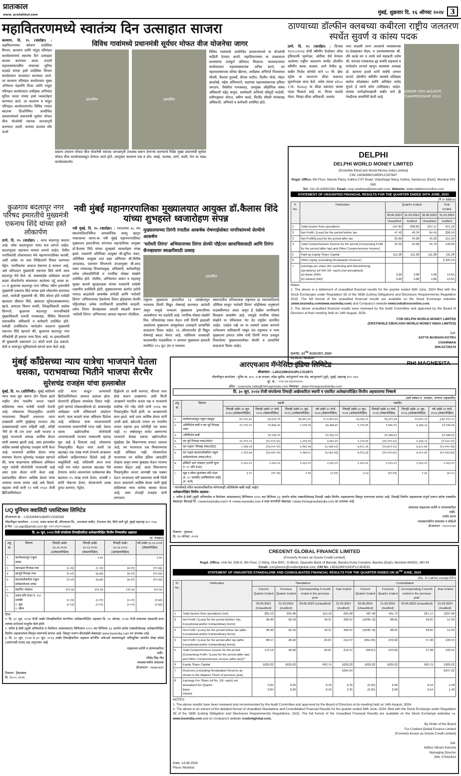प्रातःकाल
www. pratahkal.com
मुंबई, शुक्रवार दि. १६ ऑगस्ट २०२४ 3
महावितरणमध्ये स्वातंत्र्य दिन उत्साहात साजरा
कल्याण, दि. १५ (वार्ताहर) : महावितरणच्या कोकण प्रादेशिक विभाग, कल्याण आणि भांडुप परिमंडल कार्यालयांमध्ये स्वातंत्र्य दिन उत्साहात साजरा करण्यात आला. प्रभारी सहव्यवस्थापकीय संचालक सुनिल काकडे यांच्या हस्ते प्रादेशिक विभाग कार्यालयात ध्वजवंदन करण्यात आले. तर कल्याण परिमंडल कार्यालयात मुख्य अभियंता चंद्रमणि मिश्रा आणि भांडुप परिमंडल कार्यालयात अधीक्षक अभियंता सुनिल यादव यांच्या हस्ते ध्वजारोहण करण्यात आले. तर कल्याण व भांडुप परिमंडल कार्यालयांतर्गत विविध गावांत स्वातंत्र्य दिनानिमित्त आयोजित ग्रामसभांमध्ये प्रधानमंत्री सूर्यघर मोफत वीज योजनेची व्यापक जनजागृती करण्यात आली. घराच्या छतावर सौर ऊर्जा
विविध गावांमध्ये प्रधानमंत्री सूर्यघर मोफत वीज योजनेचा जागर
छायाचित्र छायाचित्र
प्रकल्प उभारुन मोफत वीज योजनेची व्यापक जनजागृती उपलब्ध करून देणाऱ्या करण्याचे निर्देश मुख्य प्रधानमंत्री सूर्यघर मोफत वीज कार्यालयाकडून देण्यात आले होते. त्यानुसार कल्याण एक व दोन, वसई, पालघर, ठाणे, वाशी, पेण या मंडल कार्यालयांतर्गत
विविध गावांमध्ये आयोजित ग्रामसभांमध्ये या योजनेची माहिती देण्यात आली. महावितरणच्या या उपक्रमाला ग्रामस्थांचा उत्स्फुर्त प्रतिसाद मिळाला. ध्वजवंदनाच्या कार्यक्रमाला महाव्यवस्थापक अनिल बराटे, उप महाव्यवस्थापक योगेश खैरनार, अधीक्षक अभियंते निलकमल चौधरी, कैलास दुधबर्वे, दीपक पाटील, दिलीप भोळे, मोहन काळोखे, महेश अंचिनमाने, सहायक महाव्यवस्थापक हविशा जगताप, धैर्यशील गायकवाड, उपमुख्य औद्योगिक संबंध अधिकारी महेंद्र बागुल, कार्यकारी अभियंते कौमुदी परदेशी, प्रवीणकुमार थोरात, प्रवीण काळे, मिलींद चौधरी यांच्यासह अधिकारी, अभियंते व कर्मचारी उपस्थित होते.
ठाण्याच्या डॉल्फीन क्लबच्या कबीरला राष्ट्रीय जलतरण स्पर्धेत सुवर्ण व कांस्य पदक
ठाणे, दि. १५ (वार्ताहर) : दिनांक ११/०८/२०२४ रोजी स्वीमींग फेडरेशन ऑफ इंडियातर्फे भुवनेश्वर, ओरीसा येथे घेण्यात आलेल्या राष्ट्रीय जलतरण स्पर्धेत डॉल्फीन स्वीमींग क्लब, कळवा, ठाणे येथील कु. कबीर निलेश सोनोले याने ५० मी. ब्रेस्ट स्ट्रोक या जलतरण क्रीडा प्रकारात सुवर्णपदक प्राप्त केले. तसेच त्याला ४X५० I.M. Relay या क्रीडा प्रकारात कांस्य पदक मिळाले आहे. मा. मिनल पालांडे मॅडम, जिल्हा क्रीडा अधिकारी, यशवंत
रामा साळवी तरण तलावाचे व्यवस्थापक मा.देवखरकर मॅडम, व उपव्यवस्थापक श्री. रवि काळे सर व त्यांचे सर्व सहकारी तसेच श्री. धनंजय गायकवाड ह्या सर्वांचे सहकार्य व मार्गदर्शन लाभले म्हणून क्लबच्या अध्यक्षा डॉ. कल्पना हजारे यांनी सर्वांचे आभार मानले. डॉल्फीन स्वीमींग क्लबचे प्रशिक्षक स्वतेज कोळंबकर आणि अनिकेत प्रमोद सुपले हे त्याचे कोच (प्रशिक्षक) आहेत. त्यांच्या मार्गदर्शनाखाली कबीर याने ही नेत्रदीपक कामगिरी केली आहे.
JUNIOR 50th AQUATIC CHAMPIONSHIP 2024
DELPHI
DELPHI WORLD MONEY LIMITED
(Erstwhile EbixCash World Money India Limited)
CIN: L65990MH1985PLC037697
Regd. Office: 8th Floor, Manek Plaza, Kalina CST Road, VidyaNagri Marg, Kalina, Santacruz (East), Mumbai 400 098.
Tel: +91-22-62881500, Email: corp.relations@ebixcash.com, Website: www.indiaforexonline.com
STATEMENT OF UNAUDITED FINANCIAL RESULTS FOR THE QUARTER ENDED 30TH JUNE, 2024
(₹ in Million)
| S. No. | Particulars | Quarter Ended | | | Year Ended |
| --- | --- | --- | --- | --- | --- |
| | | 30.06.2024 | 31.03.2024 | 30.06.2023 | 31.03.2024 |
| | | Unaudited | Audited | Unaudited | Audited |
| 1 | Total Income from operations | 197.84 | 200.85 | 257.17 | 971.18 |
| 2 | Net Profit / (Loss) for the period before tax | 47.42 | 46.34 | 64.45 | 226.59 |
| 3 | Net Profit/(Loss) for the period after tax | 35.66 | 34.26 | 45.22 | 151.92 |
| 4 | Total Comprehensive Income for the period [Comprising Profit for the period (after tax) and Other Comprehensive Income] | 35.39 | 34.28 | 45.70 | 149.89 |
| 5 | Paid-up Equity Share Capital | 111.28 | 111.28 | 111.28 | 111.28 |
| 6 | Other equity (excluding Revaluation Reserve) | - | - | - | 2,105.59 |
| 7 | Earnings per share (for continuing and discontinuing operations) (of INR 10/- each) (not annualised) (a) Basic (INR) (b) Diluted (INR) | 3.20 3.20 | 3.08 3.08 | 4.06 4.06 | 13.65 13.65 |
Notes:
1. The above is a statement of unaudited financial results for the quarter ended 30th June, 2024 filed with the Stock Exchanges under Regulation 33 of the SEBI (Listing Obligations and Disclosure Requirements) Regulation 2015. The full format of the unaudited financial results are available on the Stock Exchange websites (www.bseindia.com/www.nseindia.com) and Company's website www.indiaforexonline.com.
2. The above unaudited financial results were reviewed by the Audit Committee and approved by the Board of Directors at their meeting held on 14th August, 2024.
FOR DELPHI WORLD MONEY LIMITED
(ERSTWHILE EBIXCASH WORLD MONEY INDIA LIMITED)
Sd/-
SATYA BUSHAN KOTRU
CHAIRMAN
DIN:01729176
DATE: 14<sup>TH</sup> AUGUST, 2024
PLACE: NOIDA
कुळगाव बदलापूर नगर परिषद इमारतीचे मुख्यमंत्री एकनाथ शिंदे यांच्या हस्ते लोकार्पण
ठाणे, दि. १५ (वार्ताहर) : आज बदलापूर बदलत आहे. लोक बदलापूरला पसंत करु लागले आहेत. बदलापूरला राहायला यायला लागले आहेत. येथील नागरिकांची लोकभावना येथे महानगरपालिका करावी, अशी असेल तर तसा निश्चितपणे विचार करण्यात येईल. नागरिकांचा आवाज ऐकणार हे सरकार आहे, असे प्रतिपादन मुख्यमंत्री एकनाथ शिंदे यांनी आज बदलापूर येथे केले. डॉ. बाबासाहेब आंबेडकर आदर्श शाळा योजनेंतर्गत बांधण्यात आलेल्या उर्दू शाळा क्र. ०२ व कुळगाव बदलापूर नगर परिषद नवीन इमारतीचे मुख्यमंत्री एकनाथ शिंदे यांच्या हस्ते लोकार्पण करण्यात आले, त्यावेळी मुख्यमंत्री श्री. शिंदे बोलत होते यावेळी खासदार श्रीकांत शिंदे, खासदार सुरेश(बाळ्यामामा) म्हात्रे, आमदार किसन कथोरे, जिल्हाधिकारी अशोक शिनगारे, कुळगाव बदलापूर नगरपरिषदेचे मुख्याधिकारी मारुती गायकवाड, विविध विभागाचे प्रशासकीय अधिकारी व कर्मचारी उपस्थित होते. यावेळी उपस्थितांना मार्गदर्शन करताना मुख्यमंत्री एकनाथ शिंदे म्हणाले की, कुळगाव बदलापूर नगर परिषदेची ही इमारत भव्य दिव्य आहे. या इमारतीसाठी मी मुख्यमंत्री असल्याने 25 कोटी रुपये देऊ शकलो. शेती व पायाभूत सुविधांमध्ये चांगले काम केले आहे.
नवी मुंबई महानगरपालिका मुख्यालयात आयुक्त डॉ.कैलास शिंदे यांच्या शुभहस्ते ध्वजारोहण संपन्न
नवी मुंबई, दि. १५ (वार्ताहर) : भारताच्या ७८ व्या स्वातंत्र्यदिनानिमित्त आयकॉनिक वास्तू म्हणून नावाजल्या जाणा-या नवी मुंबई महानगरपालिका मुख्यालय इमारतीच्या प्रांगणात महापालिका आयुक्त डॉ.कैलास शिंदे यांच्या शुभहस्ते ध्वजारोहण संपन्न झाले. याप्रसंगी अतिरिक्त आयुक्त श्री.सुनिल पवार, अतिरिक्त आयुक्त तथा शहर अभियंता श्री.शिरीष आरदवाड, प्रशासन विभागाचे उपआयुक्त श्री.शरद पवार यांच्यासह विभागप्रमुख, अधिकारी, कर्मचारीवृंद तसेच लोकप्रतिनिधी व नागरिक मोठ्या संख्येने उपस्थित होते. पोलीस, अग्निशमन जवान व महाराष्ट्र सुरक्षा बलाचे सुरक्षारक्षक यांच्या पथकांनी यावेळी लक्षणीय उपस्थिती होती. मुख्यालयाच्या अंतर्गत दर्शनी भागात काढलेली आकर्षक रांगोळी आणि 'घरोघरी तिरंगा' अभियानाच्या ठेवलेल्या तिरंगा झेंड्याच्या सेल्फी पॉईंटसोबत अनेक नागरिकांनी छायाचित्रे काढली. तसेच तिरंगा कॅनव्हासवर आपली स्वाक्षरी करून 'घरोघरी तिरंगा' अभियानात आपला सहभाग नोंदविला.
मुख्यालयाच्या तिरंगी रंगातील आकर्षक रोषणाईसोबत नागरिकांमध्ये सेल्फीचे आकर्षण
'घरोघरी तिरंगा' अभियानाच्या तिरंगा सेल्फी पॉईंटवर छायाचित्रासाठी आणि तिरंगा कॅनव्हासवर स्वाक्षरीसाठी उत्साह
छायाचित्र
नमुंमपा मुख्यालय इमारतीला १३ तारखेपासून नयनरम्य तिरंगी विद्युत रोषणाई करण्यात आलेली असून यामुळे भव्यतम मुख्यालय इमारतीच्या आकर्षणात भर पडलेली आहे. नागरिक मोठ्या संख्येने मित्र, परिवारासह एकत्र येऊन रात्री तिरंगी झळाळी असलेल्या मुख्यालय वास्तुसोबत उत्साहाने छायाचित्रे काढताना दिसत आहेत. १६ ऑगस्टपर्यंत ही विद्युत रोषणाई बघता येणार आहे. याशिवाय पावसाळी कालावधीत फडकविला न जाणारा मुख्यालय इमारती समोरील २२५ फूट उंच व भव्यतम
स्वरूपातील प्रतिकात्मक राष्ट्रध्वज हा स्वातंत्र्यदिनाचे औचित्य साधून 'घरोघरी तिरंगा' मोहीमेच्या अनुषंगाने फडकविण्यात आला असून हे देखील नागरिकांचे विलक्षण आकर्षण आहे. त्यामुळे नागरिक मोठ्या संख्येने या परिसराला भेट देत राष्ट्रप्रेम जागवित आहेत. एवढेच नव्हे तर या रस्त्याने प्रवास करणारे अनेकजण याठिकाणी थांबून उंच राष्ट्रध्वज व भव्य मुख्यालय इमारत तसेच रात्री तिरंगी रंगात उजळून निघालेल्या मुख्यालयासोबत सेल्फी व छायाचित्रे काढताना दिसत आहेत.
मुंबई काँग्रेसच्या न्याय यात्रेचा भाजपाने घेतला धसका, पराभवाच्या भितीने भाजपा सैरभैर
सुरेशचंद्र राजहंस यांचा हल्लाबोल
मुंबई, दि. १५ (प्रतिनिधी): मुंबई काँग्रेसने न्याय यात्रा सुरु करून दोन दिवस झाले नाहीत तोच भारतीय जनता पक्षाने काँग्रेसच्या न्याय यात्रेची धास्ती घेतली आहे. लोकसभा निवडणुकीत जनतेने भाजपाच्या विखारी प्रचाराला जागा दाखवली आणि मुंबईसह राज्यात तोंड दाखवायलाही जागा राहिली नाही, तरीही 'गिरे तो भी टांग उपर' अशी भाजपा व मुंबई भाजपाचे अध्यक्ष आशिष शेलार यांची अवस्था झाली आहे, असा हल्लाबोल काँग्रेस प्रवक्ते सुरेशचंद्र राजहंस यांनी केला आहे. भाजपाचे आशिष शेलार यांचा समाचार घेताना सुरेशचंद्र राजहंस म्हणाले की, यात्रा काढण्याचा काँग्रेसला अधिकार नसून यात्रेची मोनोपॉली भाजपाची आहे असा दावा शेलार यांनी केला आहे. प्रकांडपंडित श्रीमान आशिष शेलार यांचा अभ्यास फारच कच्चा आहे असे दिसते. महात्मा गांधी यांनी १२ मार्च १९३० रोजी ब्रिटिशांविरोधात
दांडी यात्रा काढून अत्याचारी ब्रिटीशांविरोधात आवाज उठवला होता. शेलारांनी इतिहास वाचलेला दिसत नाही. दुसरे म्हणजे लोकशाहीमध्ये डॉ. बाबासाहेब आंबेडकर यांनी संविधानाने आंदोलन करणे, यात्रा काढणे याचा अधिकार दिलेला आहे. काँग्रेसला यात्रा काढण्यासाठी भाजपाच्या परवानगीची गरज नाही. देशात एकच उद्योगपतीचा मोनोपॉली आणण्यासाठी भाजपा सरकारची धडपड सुरु आहे हे दिसतच आहे. लोकसभा निवडणुकीत केंद्रात सत्ता आली तर खटाखट एक लाख रुपये देण्याचे आश्वासन काँग्रेसने जाहिरनाम्यात दिलेले आहे ही वस्तुस्थिती आहे. काँग्रेसची आज सत्ता नाही पण सत्तेत आल्यास खटाखट पैसे देणारच. सत्तेत आल्यानंतर प्रत्येकाच्या बँक खात्यात १५ लाख रुपये देणार, दरवर्षी २ कोटी नोकऱ्या देणार, शेतकऱ्यांचे उत्पन्न दुप्पट करणार, पेट्रोल,
डिझेलचे दर कमी करणार, चीनला लाल डोळे करून दाखवणार अशी किती आश्वासने भारतीय जनता पक्ष व भाजपाचे सर्वोच्च नेते नरेंद्र मोदी यांनी २०१४ च्या निवडणुकीत दिली होती. या आश्वासनांचे काय झाले, याचे उत्तर आशिष शेलार यांनी आधी द्यावे. खोटारडे पणात तर भारतीय जनता पक्षाचा हात कोणीही धरु शकत नाही. १० वर्षापासून सत्तेत असणाऱ्या भाजपाने केवळ एकाच उद्योगपतीला मुंबईसह देश विकाण्याचा सपाटा लावला आहे, त्या भाजपाला प्रश्न विचारण्याचा काही अधिकार नाही. लोकसभेला भाजपाचा रथ काँग्रेस इंडिया आघाडीने रोखला असून सध्या कुबड्या घेऊन भाजपा सरकार केंद्रात आहे. आता विधानसभा निवडणुकीत जनता आणखी एक धक्का देऊन भाजपाला घरी बसवणार याची भिती वाटत असल्याने आशिष शेलार यांनी मुंबई काँग्रेसच्या न्याय यात्रेचा धसका घेतला आहे, असा टोलाही राजहंस यांनी लगावला.
UQ युनियन क्वालिटी प्लास्टिक्स लिमिटेड
सीआयएन क्र. : L25209MH1984PLC033595
नोंदणीकृत कार्यालय : २०९/ए, श्याम कमल बी, सीएचएस लि., अगरवाल मार्केट, तेजपाल रोड, विले पार्ले पूर्व, मुंबई महाराष्ट्र ४०० ०५७.
ई-मेल : cs.uqpl@gmail.com दूर: ०२२-२६१००३६७/८
दि. ३० जून, २०२४ रोजी संपलेल्या तिमाहीकरिता अलेखापरिक्षित वित्तीय निष्कर्षांचा अहवाल
(रु. लाखात)
| अनु. क्र. | विवरण | तिमाही अखेर ३०.०६.२०२४ (अलेखापरिक्षित) | तिमाही अखेर ३१.०३.२०२४ (लेखापरिक्षित) | तिमाही अखेर ३०.०६.२०२३ (अलेखापरिक्षित) | वर्ष अखेर ३१.०३.२०२४ (लेखापरिक्षित) |
| --- | --- | --- | --- | --- | --- |
| १. | कार्यचलनातून एकूण उत्पन्न | - | ६.७८ | - | ६.७८ |
| २. | करपश्चात निव्वळ नफा | (८.२६) | (८.२३) | (७.९१) | (१९.४७) |
| ३. | करपूर्व निव्वळ नफा | (९.०२) | (७.७४) | (७.११) | (१९.४४) |
| ४. | कालावधीकरिता एकूण सर्वसमावेशक उत्पन्न | (९.०२) | (७.७४) | (७.११) | (१९.४४) |
| ५. | प्रदानित भांडवल | ६९२.६४ | ६९२.६४ | ६९२.६४ | ६९२.६४ |
| ६. | उत्पन्न प्रति शेअर रु. १०/- प्रत्येकी १. मूळ २. सौम्य | (०.१३) (०.१३) | (०.११) (०.११) | (०.०१) (०.०१) | (२.७३) (२.७३) |
टिपा:
१. दि. ३० जून, २०२४ रोजी अखेर तिमाहीकरिता कंपनीचा अलेखापरिक्षित अहवाल दि. १४ ऑगस्ट, २०२४ रोजी संचालक मंडळाची सभा त्यांच्या सभेमध्ये मंजूरीत केले होती.
२. वरील हे सेबी (सूची अनिवार्यता व विमोचन आवश्यकता) विनियमन २०१५ च्या विनियम ३३ अंतर्गत स्टॉक एक्सचेंजेससह अलेखापरिक्षित वित्तीय अहवालांच्या विस्तृत प्रारूपाचे सारांश आहे. विस्तृत प्रारूप बीएसईची वेबसाइट www.bseindia.com वर उपलब्ध आहे.
३. दि. ३० जून, २०२४ व ३० जून, २०२३ अखेर तिमाहीकरिता अहवाल कॉर्पोरेट अफेअर्स मंत्रालयाद्वारे अधिसूचित भारतीय लेखा स्टॅंडर्ड (आयएनडी एएस) सह अनुपालन आहे.
मंडळाच्या वतीने व त्यांच्याकरिता
सही/-
जीवेंद्र सिंह गौड
व्यवस्थापकीय संचालक
डीआयएन : ०७६७८७३९
ठिकाण : हैदराबाद
दि. १४.०८.२०२४
आरएचआय मॅग्नेसिटा इंडिया लिमिटेड
सीआयएन : L28113MH2010PLC312871
नोंदणीकृत कार्यालय : युनिट क्र. ७०५, ७ वा मजला, लोढा सुप्रीम, कांजुरमार्ग गाव रोड, कांजुरमार्ग (पूर्व), मुंबई, महाराष्ट्र ४०० ०४२.
दूर. क्र. : +९१-२२-६६०९०६००,
ईमेल : corporate.india@rhimagnesita.com वेबसाइट : www.rhimagnesitaindia.com
RHI MAGNESITA
दि. ३० जून, २०२४ रोजी संपलेल्या तिमाही अखेरकरिता स्थायी व एकत्रित अलेखापरीक्षित वित्तीय अहवालाचा निष्कर्ष
(सर्व रक्कम रु. लाखात, अन्यथा अहवालीत)
| अनु. क्र. | विवरण | स्थायी | | | | एकत्रित | | | |
| --- | --- | --- | --- | --- | --- | --- | --- | --- | --- |
| | | तिमाही अखेर ३० जून, २०२४ (अलेखापरीक्षित) | तिमाही अखेर ३१ मार्च, २०२४ (लेखापरीक्षित) | तिमाही अखेर ३० जून, २०२३ (अलेखापरीक्षित) | वर्ष अखेर ३१ मार्च, २०२४ (लेखापरीक्षित) | तिमाही अखेर ३० जून, २०२४ (अलेखापरीक्षित) | तिमाही अखेर ३१ मार्च, २०२४ (लेखापरीक्षित) | तिमाही अखेर ३० जून, २०२३ (अलेखापरीक्षित) | वर्ष अखेर ३१ मार्च, २०२४ (लेखापरीक्षित) |
| १. | कार्यचलनामधून एकूण महसूल | ७०,११५.४८ | ७३,६२३.२९ | ६७,७१८.४५ | २,८२,४०९.४५ | ८७,८७५.८९ | ९४,३२९.३७ | ९२,७९५.५९ | ३,७८,११०.८० |
| २. | अतिविशेष बाबी व कर पूर्व निव्वळ नफा* | १०,९१२.०५ | १०,७७६.४० | ८,०२४.९६ | ३४,३७७.४२ | ९,८१४.४९ | ९,४७५.९५ | ६,३६७.८३ | ३१,०२७.०४ |
| ३. | अतिविशेष बाबी | - | ३०,९३६.०० | - | ३०,९३६.०० | - | ३२,५७७.६३ | - | ३२,५७७.६३ |
| ४. | कर पूर्व निव्वळ नफा/(तोटा)* | १०,९१२.०५ | (२०,१५९.६०) | ८,०२४.९६ | ३,४४१.४२ | ९,८१४.४९ | (२३,१०१.६८) | ६,३६७.८३ | (१,५५०.५९) |
| ५. | कर पश्चात* निव्वळ नफा/(तोटा) | ८,१६४.०४ | (२३,००१.९२) | ५,९७१.०७ | (५,५३७.५२) | ७,२८८.०६ | (२५,७८९.९८) | ४,६८०.७२ | (१०,०१०.९४) |
| ६. | कर पश्चात कालावधीकरिता एकूण सर्वसमावेशक उत्पन्न/(तोटा) | ८,१६२.४७ | (२३,०४२.२०) | ५,९४७.०८ | (५,५४३.२४) | ७,२८६.३३ | (२५,९५०.७८) | ४,६८०.४२ | (१०,१४३.४६) |
| ७. | इक्विटी भाग भांडवल (दर्शनी मूल्य रु. १/- प्रति शेअर) | २,०६५.०१ | २,०६५.०१ | २,०६५.०१ | २,०६५.०१ | २,०६५.०१ | २,०६५.०१ | २,०६५.०१ | २,०६५.०१ |
| ८. | मूळ व सौम्य मूल्यांकन प्रति शेअर (रु. १/- प्रत्येकी) (वार्षिकरित्या नाही) (रु. मध्ये) | ३.९५ | (११.१४) | २.९४ | (२.६९) | ३.५३ | (१२.४९) | २.३० | (४.८८) |
* कंपनीकडे वरील कालावधीकरिता कोणत्याही अतिविशेष बाबी नाही आहेत.
अलेखापरीक्षित वित्तीय अहवाल :
१. वरील हे सेबी (सूची अनिवार्यता व विमोचन आवश्यकता) विनियमन २०१५ च्या विनियम ३३ अंतर्गत स्टॉक एक्सचेंजेससह तिमाही अखेर वित्तीय अहवालाच्या विस्तृत प्रारूपाचा सारांश आहे. तिमाही वित्तीय अहवालाचा संपूर्ण प्रारूप स्टॉक एक्सचेंज वेबसाइट बीएसई लि. <www.bseindia.com> व <www.nseindia.com व सदर कंपनीची वेबसाइट <www.rhimagnesitaindia.com वर उपलब्ध आहे.
संचालक मंडळाच्या वतीने व त्यांच्याकरिता
सही/-
प्रमोद सागर
व्यवस्थापकीय संचालक व सीईओ
डीआयएन : ०६५००८७१
ठिकाण : गुरुग्राम
दि. १४ ऑगस्ट, २०२४
CREDENT GLOBAL FINANCE LIMITED
(Formerly Known as Oracle Credit Limited)
Regd. Office: Unit No. 609-A, 6th Floor, C-Wing, One BKC, G-Block, Opposite Bank of Baroda, Bandra Kurla Complex, Bandra (East), Mumbai-400051, MH IN
Email: compliance@credentglobal.com, CIN No. L65910MH1991PLC404531
STATEMENT OF UNAUDITED STANDALONE AND CONSOLIDATED FINANCIAL RESULTS FOR THE QUARTER ENDED ON 30<sup>TH</sup> JUNE, 2024
(Rs. In Lakhs) except EPS
| Sr. No. | Particulars | Standalone | | | | Consolidated | | | |
| --- | --- | --- | --- | --- | --- | --- | --- | --- | --- |
| | | Current Quarter Ended | Previous Quarter Ended | Corresponding 3 month ended in the previous year | Year Ended | Current Quarter Ended | Previous Quarter Ended | Corresponding 3 month ended in the previous year | Year Ended |
| | | 30.06.2024 (Unaudited) | 31.03.2024 (Audited) | 30.06.2023 (Unaudited) | 31.03.2024 (Audited) | 30.06.2024 (Unaudited) | 31.03.2024 (Audited) | 30.06.2023 (Unaudited) | 31.03.2024 (Audited) |
| 1 | Total income from operations (net) | 201.53 | 201.00 | 115.42 | 695.60 | 487.48 | 461.73 | 267.17 | 1237.00 |
| 2 | Net Profit / (Loss) for the period (before Tax, Exceptional and/or Extraordinary items) | 96.90 | 62.42 | 40.37 | 309.97 | (1038.72) | 88.01 | 50.87 | 14.39 |
| 3 | Net Profit / (Loss) for the period before tax (after Exceptional and/or Extraordinary items) | 96.90 | 62.42 | 40.37 | 309.97 | (1038.72) | 88.01 | 50.87 | 14.39 |
| 4 | Net Profit / (Loss) for the period after tax (after Exceptional and/or Extraordinary items) | 86.57 | 26.02 | 29.87 | 212.37 | (961.95) | 243.02 | 37.20 | 133.55 |
| 5 | Total Comprehensive Income for the period [Comprising Profit / (Loss) for the period (after tax) and Other Comprehensive Income (after tax)]** | 172.12 | 26.02 | 29.87 | 212.37 | (99.07) | 243.02 | 37.20 | 133.55 |
| 6 | Equity Share Capital | 1029.22 | 1029.22 | 693.75 | 1029.22 | 1029.22 | 1029.22 | 693.75 | 1029.22 |
| 7 | Reserves (excluding Revaluation Reserve as shown in the Balance Sheet of previous year) | | | | 5294.24 | | | | 6247.22 |
| 8 | Earnings Per Share (of Rs. 10/- each) not annualized for Quarter Basic Diluted | 0.84 0.84 | 0.29 0.29 | 0.43 0.43 | 2.35 2.35 | (9.35) (9.35) | 2.69 2.69 | 0.54 0.54 | 1.48 1.48 |
NOTES:
1. The above results have been reviewed and recommended by the Audit Committee and approved by the Board of Directors at its meeting held on 14th August, 2024.
2. The above is an extract of the detailed format of Unaudited Standalone and Consolidated Financial Results for the quarter ended 30th June, 2024, filed with the Stock Exchange under Regulation 33 of the SEBI (Listing Obligation and Disclosure Requirements) Regulations, 2015. The full format of the Unaudited Financial Results are available on the Stock Exchange websites i.e. www.bseindia.com and on company's website credentglobal.com.
By Order of the Board
For Credent Global Finance Limited
(Formerly known as Oracle Credit Limited)
Sd/-
Aditya Vikram Kanoria
Managing Director
DIN: 07002410
Date: 14.08.2024
Place: Mumbai